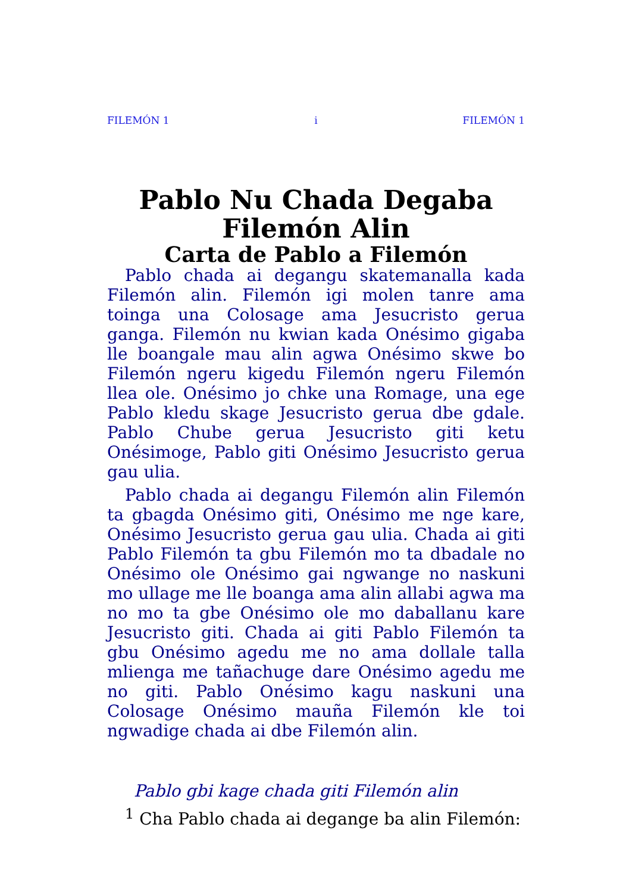FILEMÓN 1 i FILEMÓN 1
Pablo Nu Chada Degaba Filemón Alin
Carta de Pablo a Filemón
Pablo chada ai degangu skatemanalla kada Filemón alin. Filemón igi molen tanre ama toinga una Colosage ama Jesucristo gerua ganga. Filemón nu kwian kada Onésimo gigaba lle boangale mau alin agwa Onésimo skwe bo Filemón ngeru kigedu Filemón ngeru Filemón llea ole. Onésimo jo chke una Romage, una ege Pablo kledu skage Jesucristo gerua dbe gdale. Pablo Chube gerua Jesucristo giti ketu Onésimoge, Pablo giti Onésimo Jesucristo gerua gau ulia.
Pablo chada ai degangu Filemón alin Filemón ta gbagda Onésimo giti, Onésimo me nge kare, Onésimo Jesucristo gerua gau ulia. Chada ai giti Pablo Filemón ta gbu Filemón mo ta dbadale no Onésimo ole Onésimo gai ngwange no naskuni mo ullage me lle boanga ama alin allabi agwa ma no mo ta gbe Onésimo ole mo daballanu kare Jesucristo giti. Chada ai giti Pablo Filemón ta gbu Onésimo agedu me no ama dollale talla mlienga me tañachuge dare Onésimo agedu me no giti. Pablo Onésimo kagu naskuni una Colosage Onésimo mauña Filemón kle toi ngwadige chada ai dbe Filemón alin.
Pablo gbi kage chada giti Filemón alin
<sup>1</sup> Cha Pablo chada ai degange ba alin Filemón: